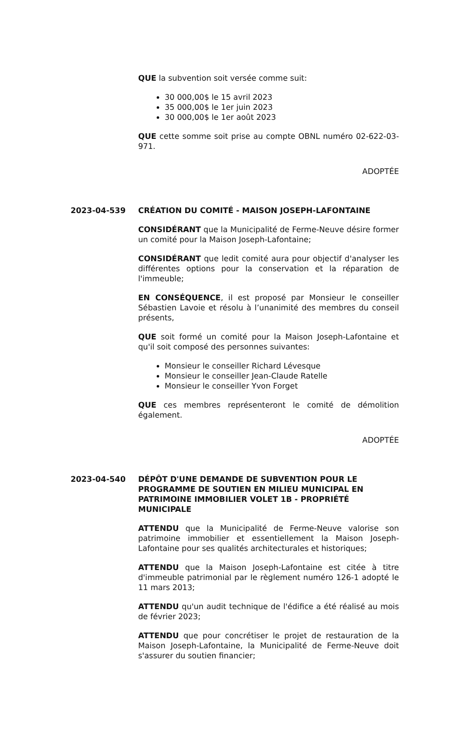QUE la subvention soit versée comme suit:
30 000,00$ le 15 avril 2023
35 000,00$ le 1er juin 2023
30 000,00$ le 1er août 2023
QUE cette somme soit prise au compte OBNL numéro 02-622-03-971.
ADOPTÉE
2023-04-539
CRÉATION DU COMITÉ - MAISON JOSEPH-LAFONTAINE
CONSIDÉRANT que la Municipalité de Ferme-Neuve désire former un comité pour la Maison Joseph-Lafontaine;
CONSIDÉRANT que ledit comité aura pour objectif d'analyser les différentes options pour la conservation et la réparation de l'immeuble;
EN CONSÉQUENCE, il est proposé par Monsieur le conseiller Sébastien Lavoie et résolu à l’unanimité des membres du conseil présents,
QUE soit formé un comité pour la Maison Joseph-Lafontaine et qu'il soit composé des personnes suivantes:
Monsieur le conseiller Richard Lévesque
Monsieur le conseiller Jean-Claude Ratelle
Monsieur le conseiller Yvon Forget
QUE ces membres représenteront le comité de démolition également.
ADOPTÉE
2023-04-540
DÉPÔT D'UNE DEMANDE DE SUBVENTION POUR LE PROGRAMME DE SOUTIEN EN MILIEU MUNICIPAL EN PATRIMOINE IMMOBILIER VOLET 1B - PROPRIÉTÉ MUNICIPALE
ATTENDU que la Municipalité de Ferme-Neuve valorise son patrimoine immobilier et essentiellement la Maison Joseph-Lafontaine pour ses qualités architecturales et historiques;
ATTENDU que la Maison Joseph-Lafontaine est citée à titre d'immeuble patrimonial par le règlement numéro 126-1 adopté le 11 mars 2013;
ATTENDU qu'un audit technique de l'édifice a été réalisé au mois de février 2023;
ATTENDU que pour concrétiser le projet de restauration de la Maison Joseph-Lafontaine, la Municipalité de Ferme-Neuve doit s'assurer du soutien financier;